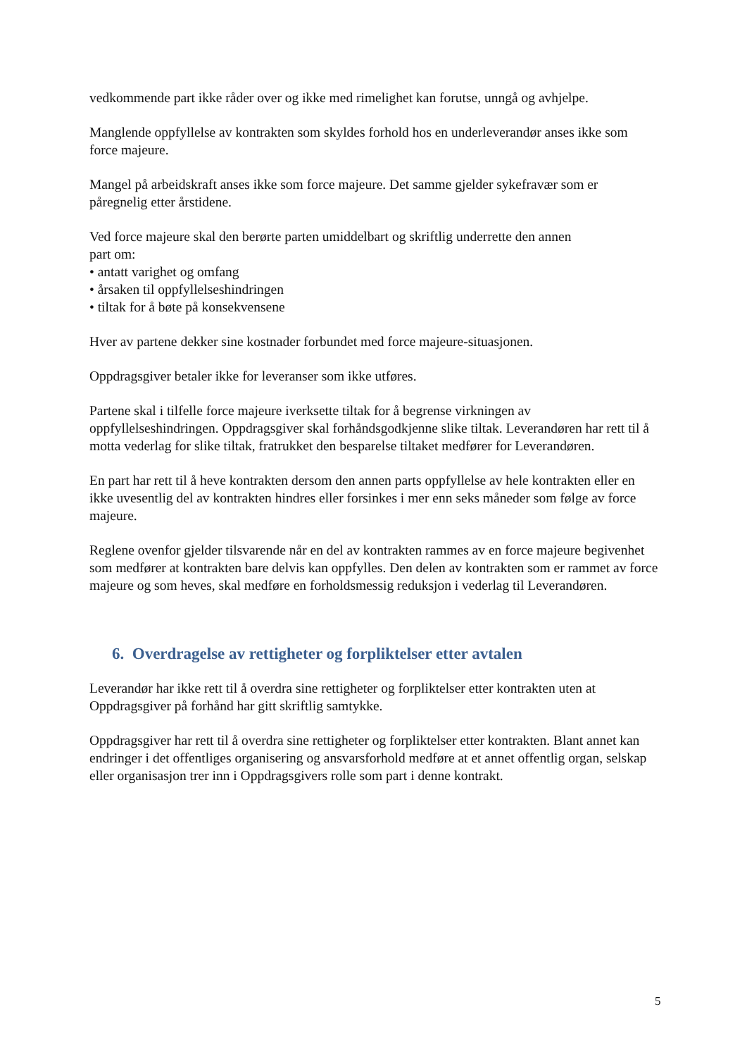vedkommende part ikke råder over og ikke med rimelighet kan forutse, unngå og avhjelpe.
Manglende oppfyllelse av kontrakten som skyldes forhold hos en underleverandør anses ikke som force majeure.
Mangel på arbeidskraft anses ikke som force majeure. Det samme gjelder sykefravær som er påregnelig etter årstidene.
Ved force majeure skal den berørte parten umiddelbart og skriftlig underrette den annen
part om:
• antatt varighet og omfang
• årsaken til oppfyllelseshindringen
• tiltak for å bøte på konsekvensene
Hver av partene dekker sine kostnader forbundet med force majeure-situasjonen.
Oppdragsgiver betaler ikke for leveranser som ikke utføres.
Partene skal i tilfelle force majeure iverksette tiltak for å begrense virkningen av oppfyllelseshindringen. Oppdragsgiver skal forhåndsgodkjenne slike tiltak. Leverandøren har rett til å motta vederlag for slike tiltak, fratrukket den besparelse tiltaket medfører for Leverandøren.
En part har rett til å heve kontrakten dersom den annen parts oppfyllelse av hele kontrakten eller en ikke uvesentlig del av kontrakten hindres eller forsinkes i mer enn seks måneder som følge av force majeure.
Reglene ovenfor gjelder tilsvarende når en del av kontrakten rammes av en force majeure begivenhet som medfører at kontrakten bare delvis kan oppfylles. Den delen av kontrakten som er rammet av force majeure og som heves, skal medføre en forholdsmessig reduksjon i vederlag til Leverandøren.
6. Overdragelse av rettigheter og forpliktelser etter avtalen
Leverandør har ikke rett til å overdra sine rettigheter og forpliktelser etter kontrakten uten at Oppdragsgiver på forhånd har gitt skriftlig samtykke.
Oppdragsgiver har rett til å overdra sine rettigheter og forpliktelser etter kontrakten. Blant annet kan endringer i det offentliges organisering og ansvarsforhold medføre at et annet offentlig organ, selskap eller organisasjon trer inn i Oppdragsgivers rolle som part i denne kontrakt.
5